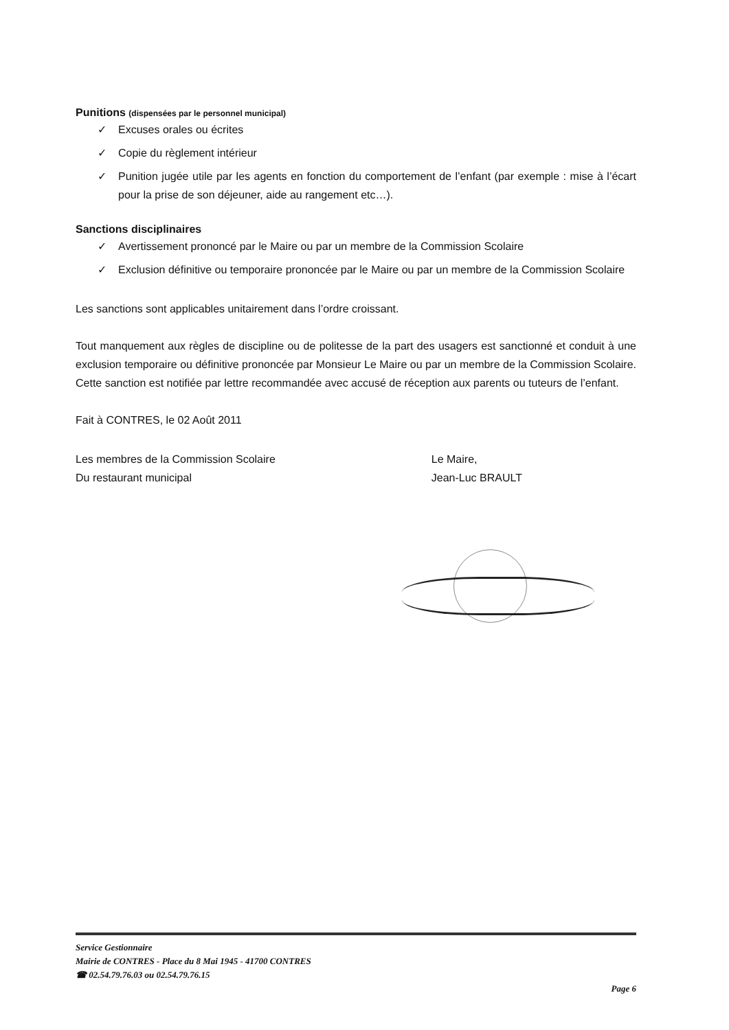Punitions (dispensées par le personnel municipal)
✓ Excuses orales ou écrites
✓ Copie du règlement intérieur
✓ Punition jugée utile par les agents en fonction du comportement de l’enfant (par exemple : mise à l’écart pour la prise de son déjeuner, aide au rangement etc…).
Sanctions disciplinaires
✓ Avertissement prononcé par le Maire ou par un membre de la Commission Scolaire
✓ Exclusion définitive ou temporaire prononcée par le Maire ou par un membre de la Commission Scolaire
Les sanctions sont applicables unitairement dans l’ordre croissant.
Tout manquement aux règles de discipline ou de politesse de la part des usagers est sanctionné et conduit à une exclusion temporaire ou définitive prononcée par Monsieur Le Maire ou par un membre de la Commission Scolaire. Cette sanction est notifiée par lettre recommandée avec accusé de réception aux parents ou tuteurs de l’enfant.
Fait à CONTRES, le 02 Août 2011
Les membres de la Commission Scolaire
Du restaurant municipal
Le Maire,
Jean-Luc BRAULT
Service Gestionnaire
Mairie de CONTRES - Place du 8 Mai 1945 - 41700 CONTRES
☎ 02.54.79.76.03 ou 02.54.79.76.15
Page 6